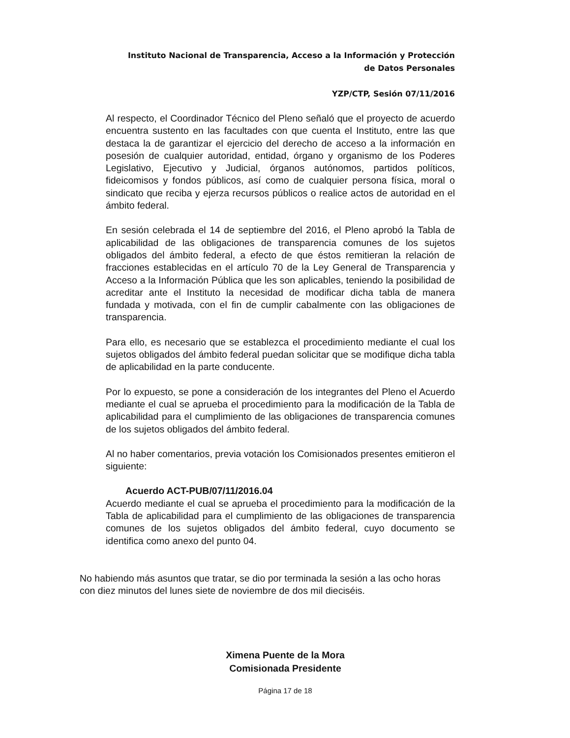Instituto Nacional de Transparencia, Acceso a la Información y Protección
de Datos Personales
YZP/CTP, Sesión 07/11/2016
Al respecto, el Coordinador Técnico del Pleno señaló que el proyecto de acuerdo encuentra sustento en las facultades con que cuenta el Instituto, entre las que destaca la de garantizar el ejercicio del derecho de acceso a la información en posesión de cualquier autoridad, entidad, órgano y organismo de los Poderes Legislativo, Ejecutivo y Judicial, órganos autónomos, partidos políticos, fideicomisos y fondos públicos, así como de cualquier persona física, moral o sindicato que reciba y ejerza recursos públicos o realice actos de autoridad en el ámbito federal.
En sesión celebrada el 14 de septiembre del 2016, el Pleno aprobó la Tabla de aplicabilidad de las obligaciones de transparencia comunes de los sujetos obligados del ámbito federal, a efecto de que éstos remitieran la relación de fracciones establecidas en el artículo 70 de la Ley General de Transparencia y Acceso a la Información Pública que les son aplicables, teniendo la posibilidad de acreditar ante el Instituto la necesidad de modificar dicha tabla de manera fundada y motivada, con el fin de cumplir cabalmente con las obligaciones de transparencia.
Para ello, es necesario que se establezca el procedimiento mediante el cual los sujetos obligados del ámbito federal puedan solicitar que se modifique dicha tabla de aplicabilidad en la parte conducente.
Por lo expuesto, se pone a consideración de los integrantes del Pleno el Acuerdo mediante el cual se aprueba el procedimiento para la modificación de la Tabla de aplicabilidad para el cumplimiento de las obligaciones de transparencia comunes de los sujetos obligados del ámbito federal.
Al no haber comentarios, previa votación los Comisionados presentes emitieron el siguiente:
Acuerdo ACT-PUB/07/11/2016.04
Acuerdo mediante el cual se aprueba el procedimiento para la modificación de la Tabla de aplicabilidad para el cumplimiento de las obligaciones de transparencia comunes de los sujetos obligados del ámbito federal, cuyo documento se identifica como anexo del punto 04.
No habiendo más asuntos que tratar, se dio por terminada la sesión a las ocho horas con diez minutos del lunes siete de noviembre de dos mil dieciséis.
Ximena Puente de la Mora
Comisionada Presidente
Página 17 de 18